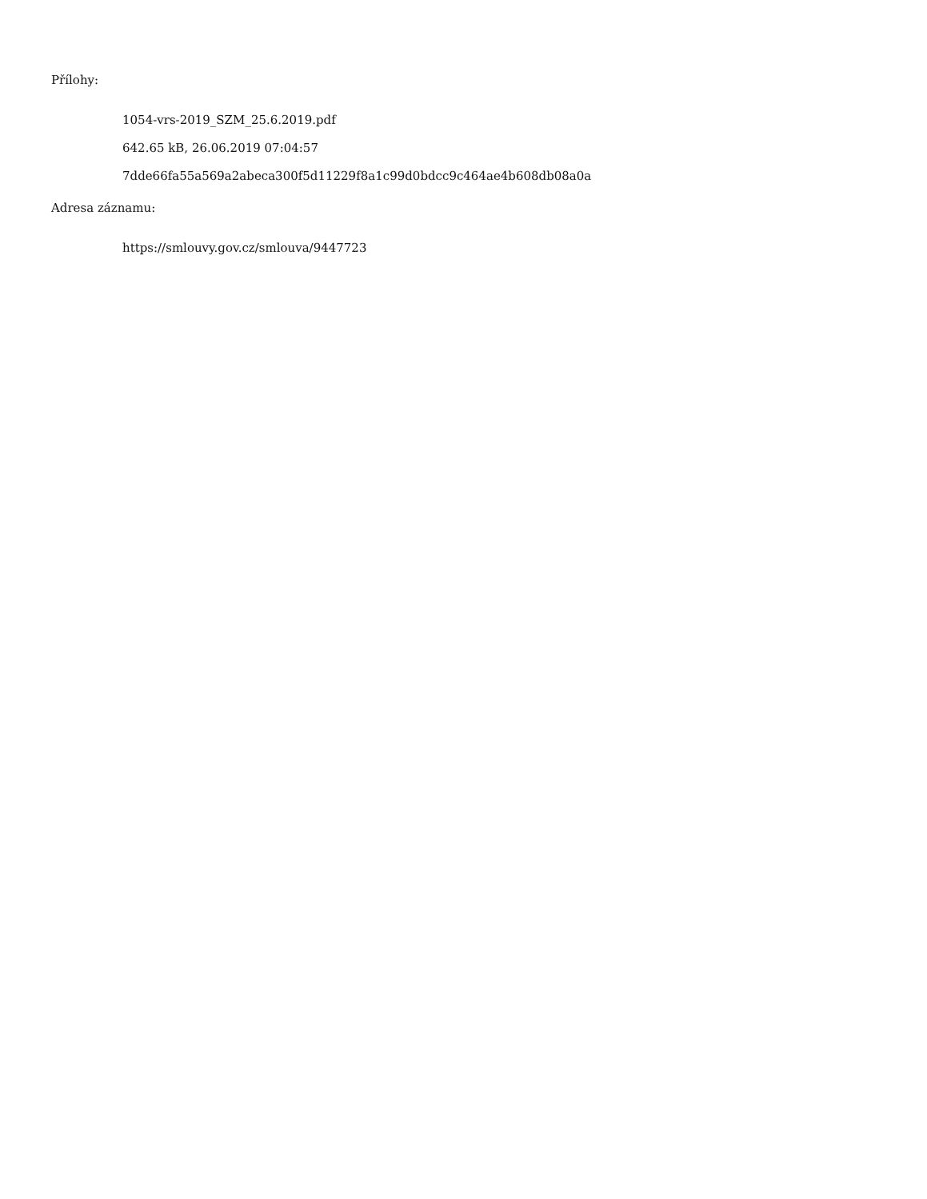Přílohy:
1054-vrs-2019_SZM_25.6.2019.pdf
642.65 kB, 26.06.2019 07:04:57
7dde66fa55a569a2abeca300f5d11229f8a1c99d0bdcc9c464ae4b608db08a0a
Adresa záznamu:
https://smlouvy.gov.cz/smlouva/9447723